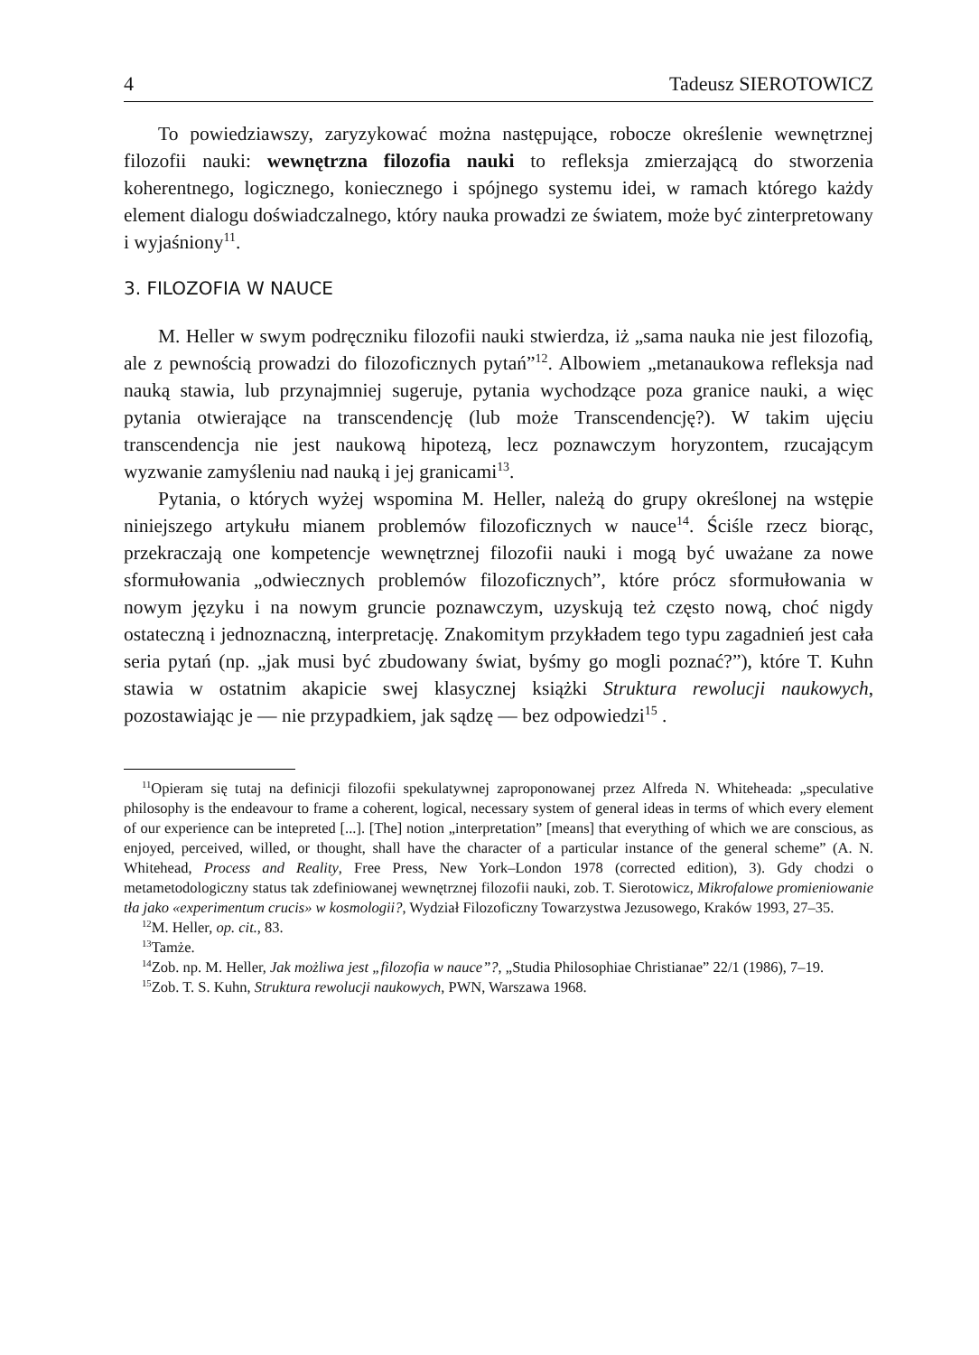4 Tadeusz SIEROTOWICZ
To powiedziawszy, zaryzykować można następujące, robocze określenie wewnętrznej filozofii nauki: wewnętrzna filozofia nauki to refleksja zmierzającą do stworzenia koherentnego, logicznego, koniecznego i spójnego systemu idei, w ramach którego każdy element dialogu doświadczalnego, który nauka prowadzi ze światem, może być zinterpretowany i wyjaśniony<sup>11</sup>.
3. FILOZOFIA W NAUCE
M. Heller w swym podręczniku filozofii nauki stwierdza, iż „sama nauka nie jest filozofią, ale z pewnością prowadzi do filozoficznych pytań”<sup>12</sup>. Albowiem „metanaukowa refleksja nad nauką stawia, lub przynajmniej sugeruje, pytania wychodzące poza granice nauki, a więc pytania otwierające na transcendencję (lub może Transcendencję?). W takim ujęciu transcendencja nie jest naukową hipotezą, lecz poznawczym horyzontem, rzucającym wyzwanie zamyśleniu nad nauką i jej granicami<sup>13</sup>.
Pytania, o których wyżej wspomina M. Heller, należą do grupy określonej na wstępie niniejszego artykułu mianem problemów filozoficznych w nauce<sup>14</sup>. Ściśle rzecz biorąc, przekraczają one kompetencje wewnętrznej filozofii nauki i mogą być uważane za nowe sformułowania „odwiecznych problemów filozoficznych”, które prócz sformułowania w nowym języku i na nowym gruncie poznawczym, uzyskują też często nową, choć nigdy ostateczną i jednoznaczną, interpretację. Znakomitym przykładem tego typu zagadnień jest cała seria pytań (np. „jak musi być zbudowany świat, byśmy go mogli poznać?”), które T. Kuhn stawia w ostatnim akapicie swej klasycznej książki Struktura rewolucji naukowych, pozostawiając je — nie przypadkiem, jak sądzę — bez odpowiedzi<sup>15</sup> .
<sup>11</sup> Opieram się tutaj na definicji filozofii spekulatywnej zaproponowanej przez Alfreda N. Whiteheada: „speculative philosophy is the endeavour to frame a coherent, logical, necessary system of general ideas in terms of which every element of our experience can be intepreted [...]. [The] notion „interpretation” [means] that everything of which we are conscious, as enjoyed, perceived, willed, or thought, shall have the character of a particular instance of the general scheme” (A. N. Whitehead, Process and Reality, Free Press, New York–London 1978 (corrected edition), 3). Gdy chodzi o metametodologiczny status tak zdefiniowanej wewnętrznej filozofii nauki, zob. T. Sierotowicz, Mikrofalowe promieniowanie tła jako «experimentum crucis» w kosmologii?, Wydział Filozoficzny Towarzystwa Jezusowego, Kraków 1993, 27–35.
<sup>12</sup> M. Heller, op. cit., 83.
<sup>13</sup> Tamże.
<sup>14</sup> Zob. np. M. Heller, Jak możliwa jest „filozofia w nauce”?, „Studia Philosophiae Christianae” 22/1 (1986), 7–19.
<sup>15</sup> Zob. T. S. Kuhn, Struktura rewolucji naukowych, PWN, Warszawa 1968.